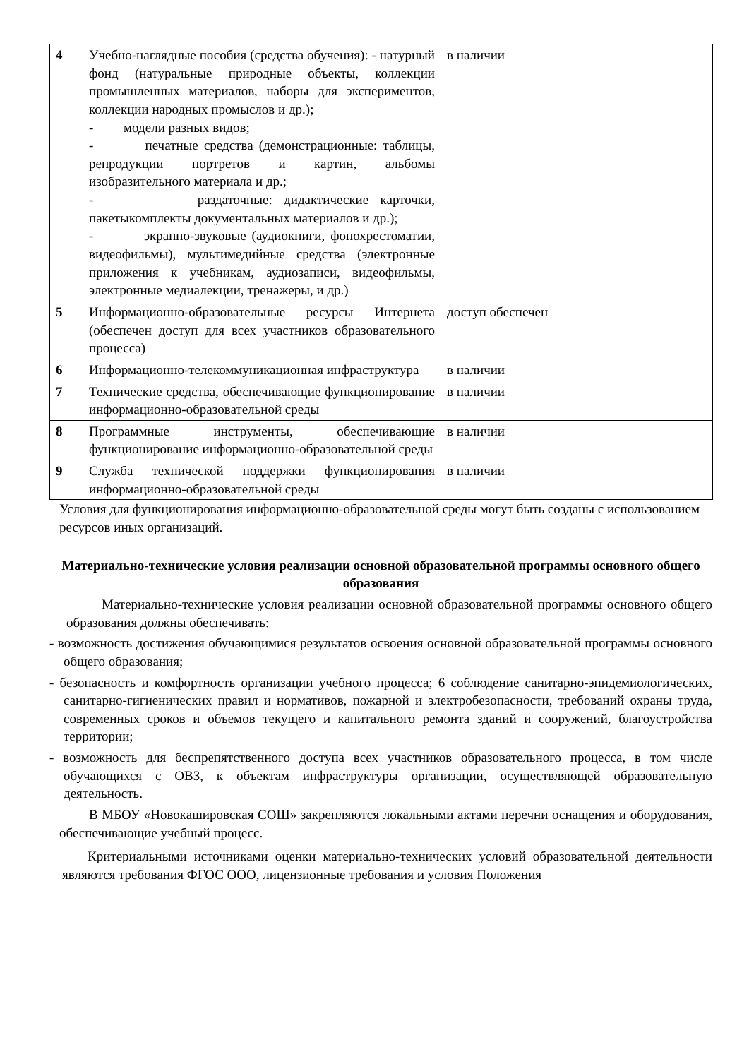| 4 | Учебно-наглядные пособия (средства обучения): - натурный фонд (натуральные природные объекты, коллекции промышленных материалов, наборы для экспериментов, коллекции народных промыслов и др.); - модели разных видов; - печатные средства (демонстрационные: таблицы, репродукции портретов и картин, альбомы изобразительного материала и др.; - раздаточные: дидактические карточки, пакетыкомплекты документальных материалов и др.); - экранно-звуковые (аудиокниги, фонохрестоматии, видеофильмы), мультимедийные средства (электронные приложения к учебникам, аудиозаписи, видеофильмы, электронные медиалекции, тренажеры, и др.) | в наличии | |
| 5 | Информационно-образовательные ресурсы Интернета (обеспечен доступ для всех участников образовательного процесса) | доступ обеспечен | |
| 6 | Информационно-телекоммуникационная инфраструктура | в наличии | |
| 7 | Технические средства, обеспечивающие функционирование информационно-образовательной среды | в наличии | |
| 8 | Программные инструменты, обеспечивающие функционирование информационно-образовательной среды | в наличии | |
| 9 | Служба технической поддержки функционирования информационно-образовательной среды | в наличии | |
Условия для функционирования информационно-образовательной среды могут быть созданы с использованием ресурсов иных организаций.
Материально-технические условия реализации основной образовательной программы основного общего образования
Материально-технические условия реализации основной образовательной программы основного общего образования должны обеспечивать:
- возможность достижения обучающимися результатов освоения основной образовательной программы основного общего образования;
- безопасность и комфортность организации учебного процесса; 6 соблюдение санитарно-эпидемиологических, санитарно-гигиенических правил и нормативов, пожарной и электробезопасности, требований охраны труда, современных сроков и объемов текущего и капитального ремонта зданий и сооружений, благоустройства территории;
- возможность для беспрепятственного доступа всех участников образовательного процесса, в том числе обучающихся с ОВЗ, к объектам инфраструктуры организации, осуществляющей образовательную деятельность.
В МБОУ «Новокашировская СОШ» закрепляются локальными актами перечни оснащения и оборудования, обеспечивающие учебный процесс.
Критериальными источниками оценки материально-технических условий образовательной деятельности являются требования ФГОС ООО, лицензионные требования и условия Положения